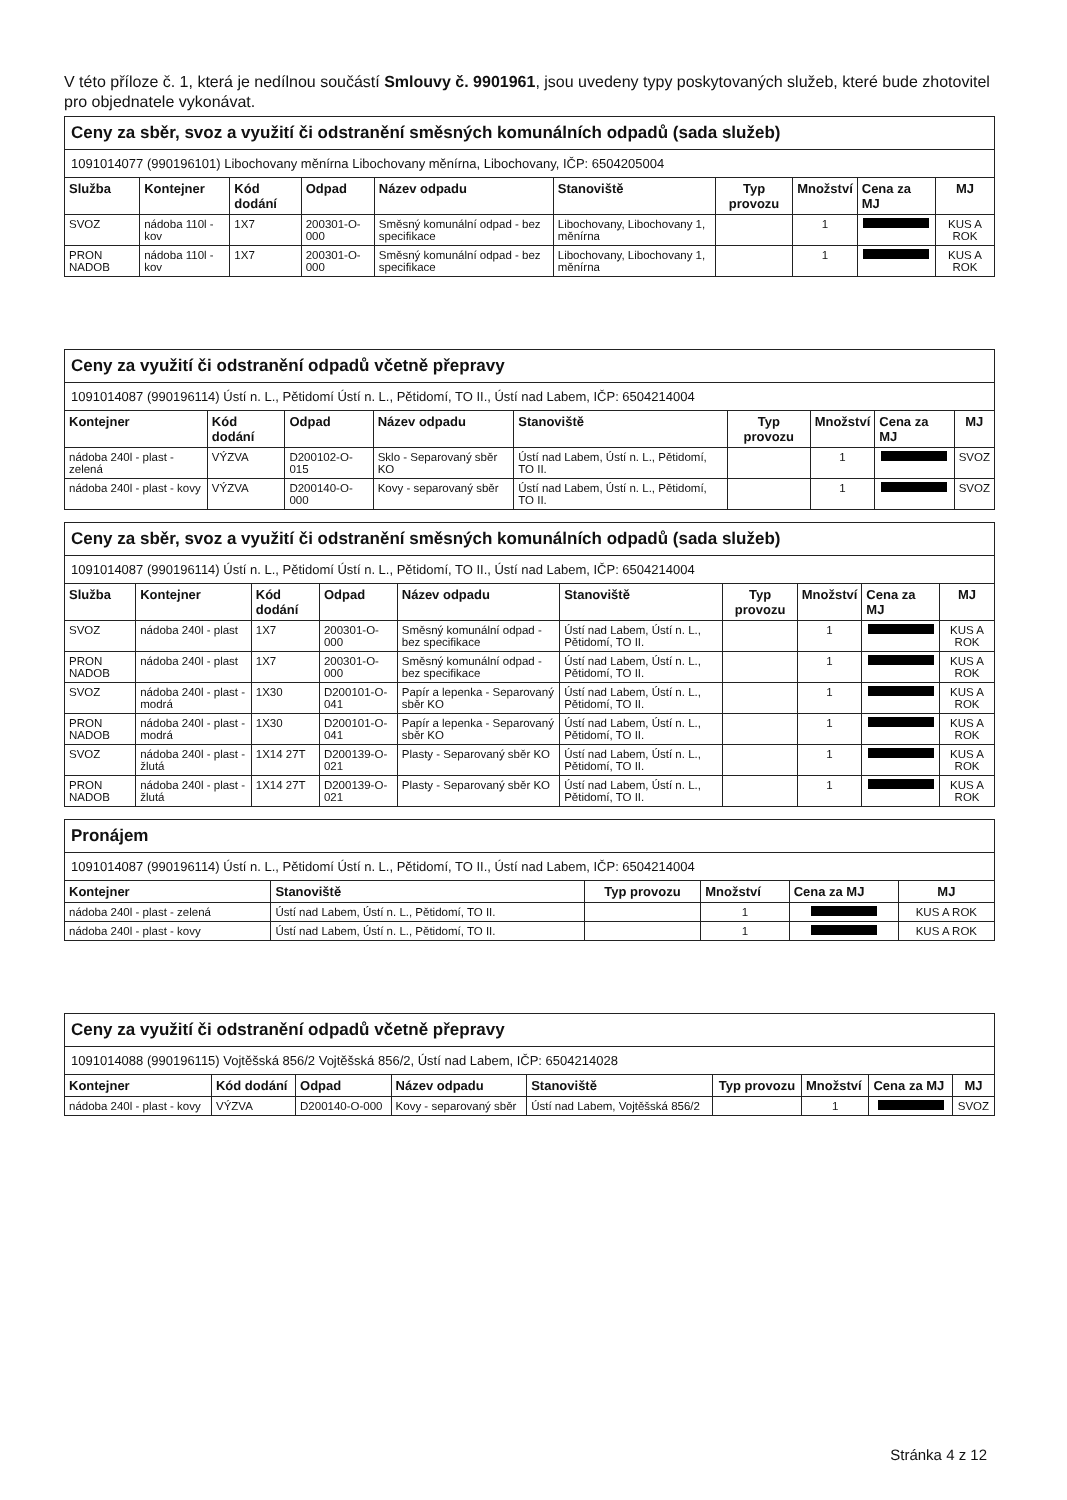V této příloze č. 1, která je nedílnou součástí Smlouvy č. 9901961, jsou uvedeny typy poskytovaných služeb, které bude zhotovitel pro objednatele vykonávat.
| Ceny za sběr, svoz a využití či odstranění směsných komunálních odpadů (sada služeb) | | | | | | | | | |
| 1091014077 (990196101) Libochovany měnírna Libochovany měnírna, Libochovany, IČP: 6504205004 | | | | | | | | | |
| Služba | Kontejner | Kód dodání | Odpad | Název odpadu | Stanoviště | Typ provozu | Množství | Cena za MJ | MJ |
| SVOZ | nádoba 110l - kov | 1X7 | 200301-O-000 | Směsný komunální odpad - bez specifikace | Libochovany, Libochovany 1, měnírna | | 1 | | KUS A ROK |
| PRON NADOB | nádoba 110l - kov | 1X7 | 200301-O-000 | Směsný komunální odpad - bez specifikace | Libochovany, Libochovany 1, měnírna | | 1 | | KUS A ROK |
| Ceny za využití či odstranění odpadů včetně přepravy | | | | | | | | |
| 1091014087 (990196114) Ústí n. L., Pětidomí Ústí n. L., Pětidomí, TO II., Ústí nad Labem, IČP: 6504214004 | | | | | | | | |
| Kontejner | Kód dodání | Odpad | Název odpadu | Stanoviště | Typ provozu | Množství | Cena za MJ | MJ |
| nádoba 240l - plast - zelená | VÝZVA | D200102-O-015 | Sklo - Separovaný sběr KO | Ústí nad Labem, Ústí n. L., Pětidomí, TO II. | | 1 | | SVOZ |
| nádoba 240l - plast - kovy | VÝZVA | D200140-O-000 | Kovy - separovaný sběr | Ústí nad Labem, Ústí n. L., Pětidomí, TO II. | | 1 | | SVOZ |
| Ceny za sběr, svoz a využití či odstranění směsných komunálních odpadů (sada služeb) | | | | | | | | | |
| 1091014087 (990196114) Ústí n. L., Pětidomí Ústí n. L., Pětidomí, TO II., Ústí nad Labem, IČP: 6504214004 | | | | | | | | | |
| Služba | Kontejner | Kód dodání | Odpad | Název odpadu | Stanoviště | Typ provozu | Množství | Cena za MJ | MJ |
| SVOZ | nádoba 240l - plast | 1X7 | 200301-O-000 | Směsný komunální odpad - bez specifikace | Ústí nad Labem, Ústí n. L., Pětidomí, TO II. | | 1 | | KUS A ROK |
| PRON NADOB | nádoba 240l - plast | 1X7 | 200301-O-000 | Směsný komunální odpad - bez specifikace | Ústí nad Labem, Ústí n. L., Pětidomí, TO II. | | 1 | | KUS A ROK |
| SVOZ | nádoba 240l - plast - modrá | 1X30 | D200101-O-041 | Papír a lepenka - Separovaný sběr KO | Ústí nad Labem, Ústí n. L., Pětidomí, TO II. | | 1 | | KUS A ROK |
| PRON NADOB | nádoba 240l - plast - modrá | 1X30 | D200101-O-041 | Papír a lepenka - Separovaný sběr KO | Ústí nad Labem, Ústí n. L., Pětidomí, TO II. | | 1 | | KUS A ROK |
| SVOZ | nádoba 240l - plast - žlutá | 1X14 27T | D200139-O-021 | Plasty - Separovaný sběr KO | Ústí nad Labem, Ústí n. L., Pětidomí, TO II. | | 1 | | KUS A ROK |
| PRON NADOB | nádoba 240l - plast - žlutá | 1X14 27T | D200139-O-021 | Plasty - Separovaný sběr KO | Ústí nad Labem, Ústí n. L., Pětidomí, TO II. | | 1 | | KUS A ROK |
| Pronájem | | | | | |
| 1091014087 (990196114) Ústí n. L., Pětidomí Ústí n. L., Pětidomí, TO II., Ústí nad Labem, IČP: 6504214004 | | | | | |
| Kontejner | Stanoviště | Typ provozu | Množství | Cena za MJ | MJ |
| nádoba 240l - plast - zelená | Ústí nad Labem, Ústí n. L., Pětidomí, TO II. | | 1 | | KUS A ROK |
| nádoba 240l - plast - kovy | Ústí nad Labem, Ústí n. L., Pětidomí, TO II. | | 1 | | KUS A ROK |
| Ceny za využití či odstranění odpadů včetně přepravy | | | | | | | | |
| 1091014088 (990196115) Vojtěšská 856/2 Vojtěšská 856/2, Ústí nad Labem, IČP: 6504214028 | | | | | | | | |
| Kontejner | Kód dodání | Odpad | Název odpadu | Stanoviště | Typ provozu | Množství | Cena za MJ | MJ |
| nádoba 240l - plast - kovy | VÝZVA | D200140-O-000 | Kovy - separovaný sběr | Ústí nad Labem, Vojtěšská 856/2 | | 1 | | SVOZ |
Stránka 4 z 12